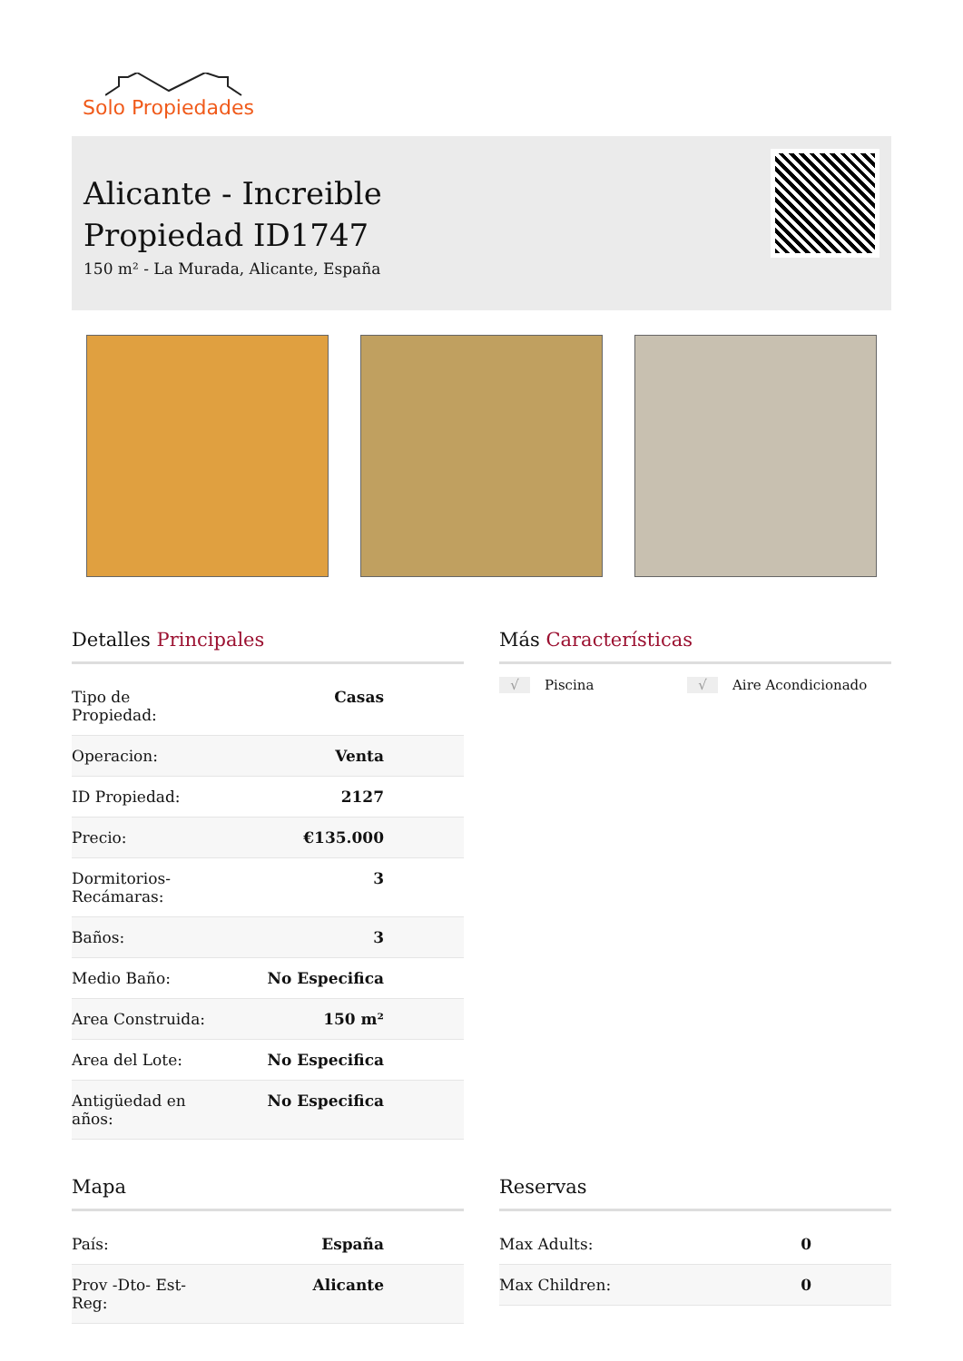Solo Propiedades
Alicante - Increible
Propiedad ID1747
150 m² - La Murada, Alicante, España
Detalles Principales
| Tipo de Propiedad: | Casas |
| Operacion: | Venta |
| ID Propiedad: | 2127 |
| Precio: | €135.000 |
| Dormitorios- Recámaras: | 3 |
| Baños: | 3 |
| Medio Baño: | No Especifica |
| Area Construida: | 150 m² |
| Area del Lote: | No Especifica |
| Antigüedad en años: | No Especifica |
Más Características
√ Piscina √ Aire Acondicionado
Mapa
| País: | España |
| Prov -Dto- Est- Reg: | Alicante |
Reservas
| Max Adults: | 0 |
| Max Children: | 0 |